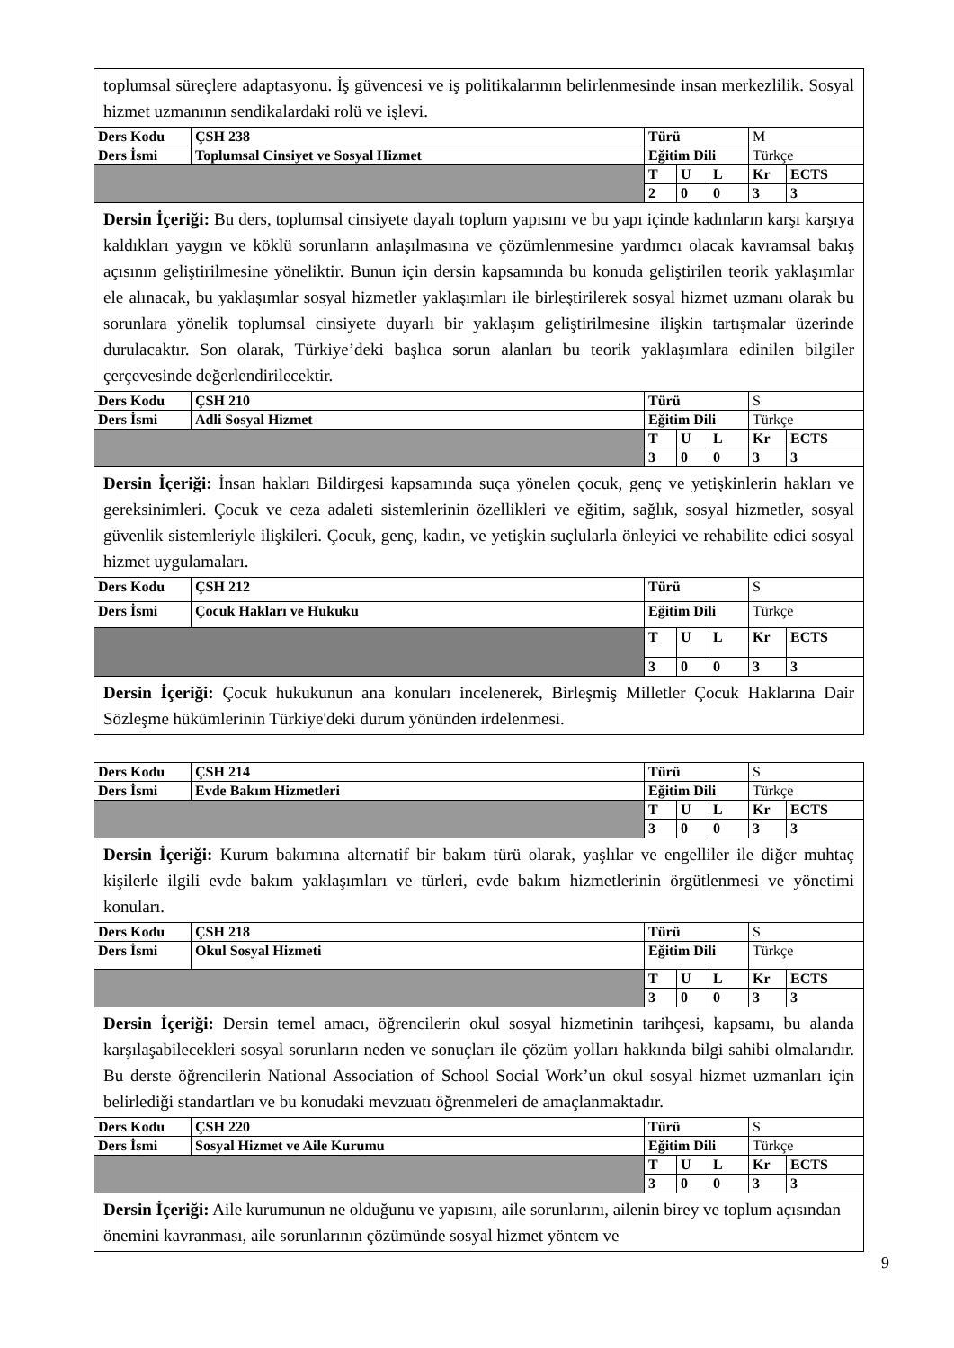| toplumsal süreçlere adaptasyonu. İş güvencesi ve iş politikalarının belirlenmesinde insan merkezlilik. Sosyal hizmet uzmanının sendikalardaki rolü ve işlevi. | | | | | | |
| Ders Kodu | ÇSH 238 | Türü | | | M | |
| Ders İsmi | Toplumsal Cinsiyet ve Sosyal Hizmet | Eğitim Dili | | | Türkçe | |
| | | T | U | L | Kr | ECTS |
| | | 2 | 0 | 0 | 3 | 3 |
| Dersin İçeriği: Bu ders, toplumsal cinsiyete dayalı toplum yapısını ve bu yapı içinde kadınların karşı karşıya kaldıkları yaygın ve köklü sorunların anlaşılmasına ve çözümlenmesine yardımcı olacak kavramsal bakış açısının geliştirilmesine yöneliktir. Bunun için dersin kapsamında bu konuda geliştirilen teorik yaklaşımlar ele alınacak, bu yaklaşımlar sosyal hizmetler yaklaşımları ile birleştirilerek sosyal hizmet uzmanı olarak bu sorunlara yönelik toplumsal cinsiyete duyarlı bir yaklaşım geliştirilmesine ilişkin tartışmalar üzerinde durulacaktır. Son olarak, Türkiye’deki başlıca sorun alanları bu teorik yaklaşımlara edinilen bilgiler çerçevesinde değerlendirilecektir. | | | | | | |
| Ders Kodu | ÇSH 210 | Türü | | | S | |
| Ders İsmi | Adli Sosyal Hizmet | Eğitim Dili | | | Türkçe | |
| | | T | U | L | Kr | ECTS |
| | | 3 | 0 | 0 | 3 | 3 |
| Dersin İçeriği: İnsan hakları Bildirgesi kapsamında suça yönelen çocuk, genç ve yetişkinlerin hakları ve gereksinimleri. Çocuk ve ceza adaleti sistemlerinin özellikleri ve eğitim, sağlık, sosyal hizmetler, sosyal güvenlik sistemleriyle ilişkileri. Çocuk, genç, kadın, ve yetişkin suçlularla önleyici ve rehabilite edici sosyal hizmet uygulamaları. | | | | | | |
| Ders Kodu | ÇSH 212 | Türü | | | S | |
| Ders İsmi | Çocuk Hakları ve Hukuku | Eğitim Dili | | | Türkçe | |
| | | T | U | L | Kr | ECTS |
| | | 3 | 0 | 0 | 3 | 3 |
| Dersin İçeriği: Çocuk hukukunun ana konuları incelenerek, Birleşmiş Milletler Çocuk Haklarına Dair Sözleşme hükümlerinin Türkiye'deki durum yönünden irdelenmesi. | | | | | | |
| Ders Kodu | ÇSH 214 | Türü | | | S | |
| Ders İsmi | Evde Bakım Hizmetleri | Eğitim Dili | | | Türkçe | |
| | | T | U | L | Kr | ECTS |
| | | 3 | 0 | 0 | 3 | 3 |
| Dersin İçeriği: Kurum bakımına alternatif bir bakım türü olarak, yaşlılar ve engelliler ile diğer muhtaç kişilerle ilgili evde bakım yaklaşımları ve türleri, evde bakım hizmetlerinin örgütlenmesi ve yönetimi konuları. | | | | | | |
| Ders Kodu | ÇSH 218 | Türü | | | S | |
| Ders İsmi | Okul Sosyal Hizmeti | Eğitim Dili | | | Türkçe | |
| | | T | U | L | Kr | ECTS |
| | | 3 | 0 | 0 | 3 | 3 |
| Dersin İçeriği: Dersin temel amacı, öğrencilerin okul sosyal hizmetinin tarihçesi, kapsamı, bu alanda karşılaşabilecekleri sosyal sorunların neden ve sonuçları ile çözüm yolları hakkında bilgi sahibi olmalarıdır. Bu derste öğrencilerin National Association of School Social Work’un okul sosyal hizmet uzmanları için belirlediği standartları ve bu konudaki mevzuatı öğrenmeleri de amaçlanmaktadır. | | | | | | |
| Ders Kodu | ÇSH 220 | Türü | | | S | |
| Ders İsmi | Sosyal Hizmet ve Aile Kurumu | Eğitim Dili | | | Türkçe | |
| | | T | U | L | Kr | ECTS |
| | | 3 | 0 | 0 | 3 | 3 |
| Dersin İçeriği: Aile kurumunun ne olduğunu ve yapısını, aile sorunlarını, ailenin birey ve toplum açısından önemini kavranması, aile sorunlarının çözümünde sosyal hizmet yöntem ve | | | | | | |
9